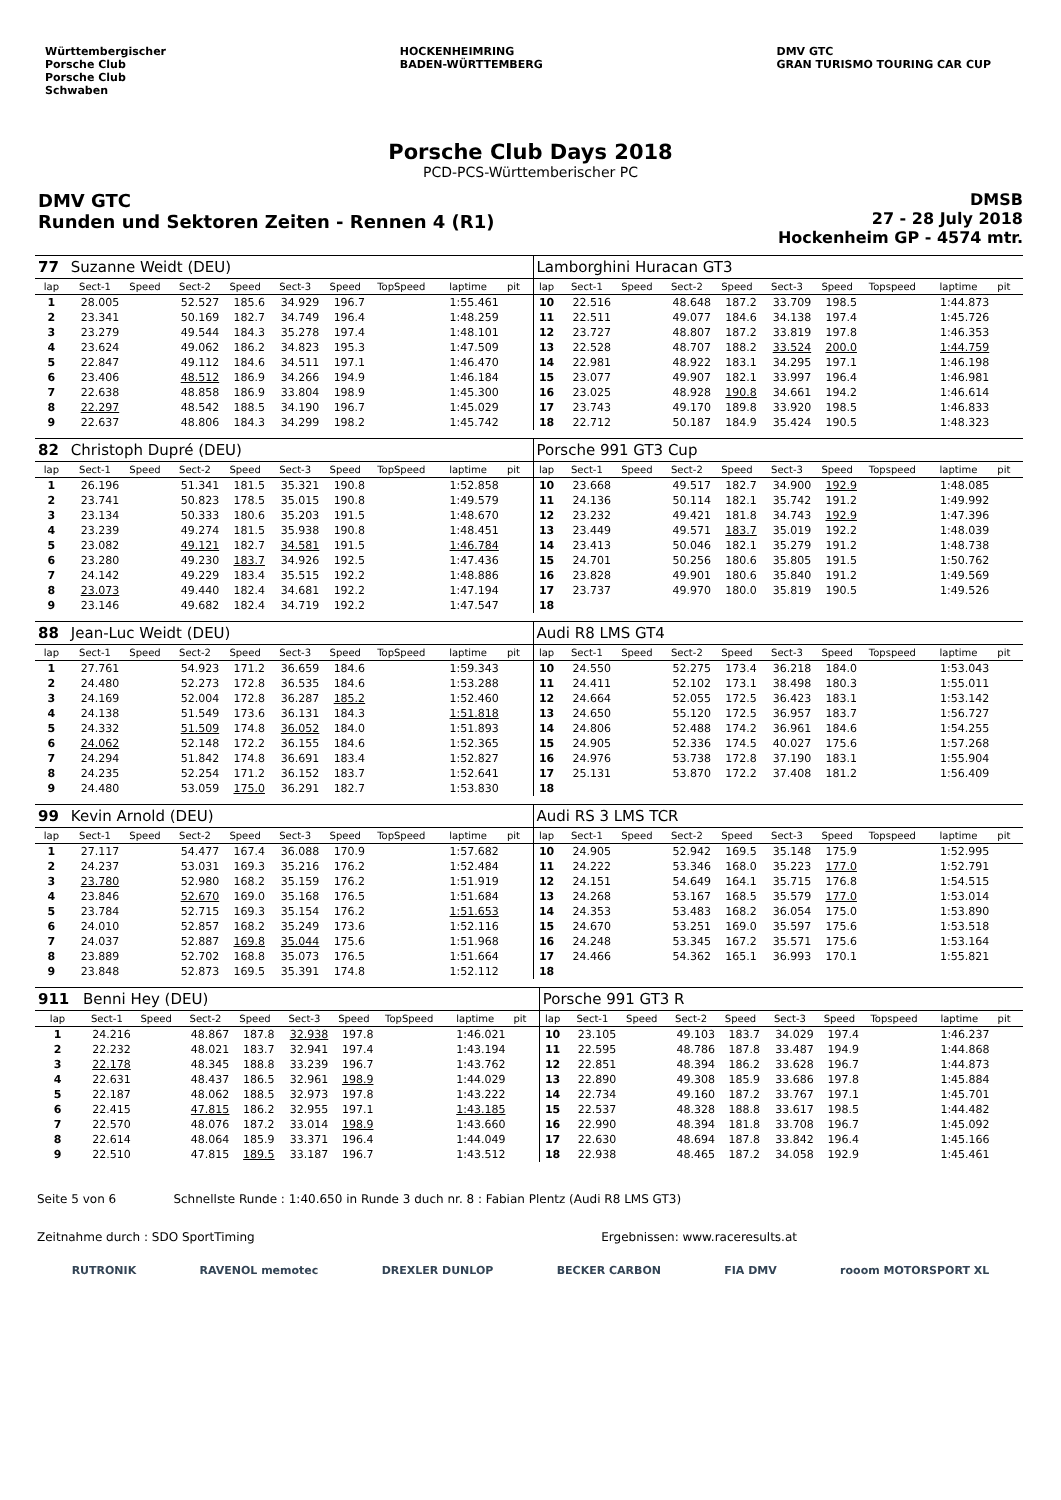Württembergischer
Porsche Club
Porsche Club
Schwaben
HOCKENHEIMRING
BADEN-WÜRTTEMBERG
DMV GTC
GRAN TURISMO TOURING CAR CUP
Porsche Club Days 2018
PCD-PCS-Württemberischer PC
DMV GTC
Runden und Sektoren Zeiten - Rennen 4 (R1)
DMSB
27 - 28 July 2018
Hockenheim GP - 4574 mtr.
| 77 | Suzanne Weidt (DEU) | | | | | | | | | | Lamborghini Huracan GT3 | | | | | | | | | | |
| lap | Sect-1 | Speed | Sect-2 | Speed | Sect-3 | Speed | TopSpeed | laptime | pit | | lap | Sect-1 | Speed | Sect-2 | Speed | Sect-3 | Speed | Topspeed | laptime | pit | |
| 1 | 28.005 | | 52.527 | 185.6 | 34.929 | 196.7 | | 1:55.461 | | | 10 | 22.516 | | 48.648 | 187.2 | 33.709 | 198.5 | | 1:44.873 | | |
| 2 | 23.341 | | 50.169 | 182.7 | 34.749 | 196.4 | | 1:48.259 | | | 11 | 22.511 | | 49.077 | 184.6 | 34.138 | 197.4 | | 1:45.726 | | |
| 3 | 23.279 | | 49.544 | 184.3 | 35.278 | 197.4 | | 1:48.101 | | | 12 | 23.727 | | 48.807 | 187.2 | 33.819 | 197.8 | | 1:46.353 | | |
| 4 | 23.624 | | 49.062 | 186.2 | 34.823 | 195.3 | | 1:47.509 | | | 13 | 22.528 | | 48.707 | 188.2 | 33.524 | 200.0 | | 1:44.759 | | |
| 5 | 22.847 | | 49.112 | 184.6 | 34.511 | 197.1 | | 1:46.470 | | | 14 | 22.981 | | 48.922 | 183.1 | 34.295 | 197.1 | | 1:46.198 | | |
| 6 | 23.406 | | 48.512 | 186.9 | 34.266 | 194.9 | | 1:46.184 | | | 15 | 23.077 | | 49.907 | 182.1 | 33.997 | 196.4 | | 1:46.981 | | |
| 7 | 22.638 | | 48.858 | 186.9 | 33.804 | 198.9 | | 1:45.300 | | | 16 | 23.025 | | 48.928 | 190.8 | 34.661 | 194.2 | | 1:46.614 | | |
| 8 | 22.297 | | 48.542 | 188.5 | 34.190 | 196.7 | | 1:45.029 | | | 17 | 23.743 | | 49.170 | 189.8 | 33.920 | 198.5 | | 1:46.833 | | |
| 9 | 22.637 | | 48.806 | 184.3 | 34.299 | 198.2 | | 1:45.742 | | | 18 | 22.712 | | 50.187 | 184.9 | 35.424 | 190.5 | | 1:48.323 | | |
| 82 | Christoph Dupré (DEU) | | | | | | | | | | Porsche 991 GT3 Cup | | | | | | | | | | |
| lap | Sect-1 | Speed | Sect-2 | Speed | Sect-3 | Speed | TopSpeed | laptime | pit | | lap | Sect-1 | Speed | Sect-2 | Speed | Sect-3 | Speed | Topspeed | laptime | pit | |
| 1 | 26.196 | | 51.341 | 181.5 | 35.321 | 190.8 | | 1:52.858 | | | 10 | 23.668 | | 49.517 | 182.7 | 34.900 | 192.9 | | 1:48.085 | | |
| 2 | 23.741 | | 50.823 | 178.5 | 35.015 | 190.8 | | 1:49.579 | | | 11 | 24.136 | | 50.114 | 182.1 | 35.742 | 191.2 | | 1:49.992 | | |
| 3 | 23.134 | | 50.333 | 180.6 | 35.203 | 191.5 | | 1:48.670 | | | 12 | 23.232 | | 49.421 | 181.8 | 34.743 | 192.9 | | 1:47.396 | | |
| 4 | 23.239 | | 49.274 | 181.5 | 35.938 | 190.8 | | 1:48.451 | | | 13 | 23.449 | | 49.571 | 183.7 | 35.019 | 192.2 | | 1:48.039 | | |
| 5 | 23.082 | | 49.121 | 182.7 | 34.581 | 191.5 | | 1:46.784 | | | 14 | 23.413 | | 50.046 | 182.1 | 35.279 | 191.2 | | 1:48.738 | | |
| 6 | 23.280 | | 49.230 | 183.7 | 34.926 | 192.5 | | 1:47.436 | | | 15 | 24.701 | | 50.256 | 180.6 | 35.805 | 191.5 | | 1:50.762 | | |
| 7 | 24.142 | | 49.229 | 183.4 | 35.515 | 192.2 | | 1:48.886 | | | 16 | 23.828 | | 49.901 | 180.6 | 35.840 | 191.2 | | 1:49.569 | | |
| 8 | 23.073 | | 49.440 | 182.4 | 34.681 | 192.2 | | 1:47.194 | | | 17 | 23.737 | | 49.970 | 180.0 | 35.819 | 190.5 | | 1:49.526 | | |
| 9 | 23.146 | | 49.682 | 182.4 | 34.719 | 192.2 | | 1:47.547 | | | 18 | | | | | | | | | | |
| 88 | Jean-Luc Weidt (DEU) | | | | | | | | | | Audi R8 LMS GT4 | | | | | | | | | | |
| lap | Sect-1 | Speed | Sect-2 | Speed | Sect-3 | Speed | TopSpeed | laptime | pit | | lap | Sect-1 | Speed | Sect-2 | Speed | Sect-3 | Speed | Topspeed | laptime | pit | |
| 1 | 27.761 | | 54.923 | 171.2 | 36.659 | 184.6 | | 1:59.343 | | | 10 | 24.550 | | 52.275 | 173.4 | 36.218 | 184.0 | | 1:53.043 | | |
| 2 | 24.480 | | 52.273 | 172.8 | 36.535 | 184.6 | | 1:53.288 | | | 11 | 24.411 | | 52.102 | 173.1 | 38.498 | 180.3 | | 1:55.011 | | |
| 3 | 24.169 | | 52.004 | 172.8 | 36.287 | 185.2 | | 1:52.460 | | | 12 | 24.664 | | 52.055 | 172.5 | 36.423 | 183.1 | | 1:53.142 | | |
| 4 | 24.138 | | 51.549 | 173.6 | 36.131 | 184.3 | | 1:51.818 | | | 13 | 24.650 | | 55.120 | 172.5 | 36.957 | 183.7 | | 1:56.727 | | |
| 5 | 24.332 | | 51.509 | 174.8 | 36.052 | 184.0 | | 1:51.893 | | | 14 | 24.806 | | 52.488 | 174.2 | 36.961 | 184.6 | | 1:54.255 | | |
| 6 | 24.062 | | 52.148 | 172.2 | 36.155 | 184.6 | | 1:52.365 | | | 15 | 24.905 | | 52.336 | 174.5 | 40.027 | 175.6 | | 1:57.268 | | |
| 7 | 24.294 | | 51.842 | 174.8 | 36.691 | 183.4 | | 1:52.827 | | | 16 | 24.976 | | 53.738 | 172.8 | 37.190 | 183.1 | | 1:55.904 | | |
| 8 | 24.235 | | 52.254 | 171.2 | 36.152 | 183.7 | | 1:52.641 | | | 17 | 25.131 | | 53.870 | 172.2 | 37.408 | 181.2 | | 1:56.409 | | |
| 9 | 24.480 | | 53.059 | 175.0 | 36.291 | 182.7 | | 1:53.830 | | | 18 | | | | | | | | | | |
| 99 | Kevin Arnold (DEU) | | | | | | | | | | Audi RS 3 LMS TCR | | | | | | | | | | |
| lap | Sect-1 | Speed | Sect-2 | Speed | Sect-3 | Speed | TopSpeed | laptime | pit | | lap | Sect-1 | Speed | Sect-2 | Speed | Sect-3 | Speed | Topspeed | laptime | pit | |
| 1 | 27.117 | | 54.477 | 167.4 | 36.088 | 170.9 | | 1:57.682 | | | 10 | 24.905 | | 52.942 | 169.5 | 35.148 | 175.9 | | 1:52.995 | | |
| 2 | 24.237 | | 53.031 | 169.3 | 35.216 | 176.2 | | 1:52.484 | | | 11 | 24.222 | | 53.346 | 168.0 | 35.223 | 177.0 | | 1:52.791 | | |
| 3 | 23.780 | | 52.980 | 168.2 | 35.159 | 176.2 | | 1:51.919 | | | 12 | 24.151 | | 54.649 | 164.1 | 35.715 | 176.8 | | 1:54.515 | | |
| 4 | 23.846 | | 52.670 | 169.0 | 35.168 | 176.5 | | 1:51.684 | | | 13 | 24.268 | | 53.167 | 168.5 | 35.579 | 177.0 | | 1:53.014 | | |
| 5 | 23.784 | | 52.715 | 169.3 | 35.154 | 176.2 | | 1:51.653 | | | 14 | 24.353 | | 53.483 | 168.2 | 36.054 | 175.0 | | 1:53.890 | | |
| 6 | 24.010 | | 52.857 | 168.2 | 35.249 | 173.6 | | 1:52.116 | | | 15 | 24.670 | | 53.251 | 169.0 | 35.597 | 175.6 | | 1:53.518 | | |
| 7 | 24.037 | | 52.887 | 169.8 | 35.044 | 175.6 | | 1:51.968 | | | 16 | 24.248 | | 53.345 | 167.2 | 35.571 | 175.6 | | 1:53.164 | | |
| 8 | 23.889 | | 52.702 | 168.8 | 35.073 | 176.5 | | 1:51.664 | | | 17 | 24.466 | | 54.362 | 165.1 | 36.993 | 170.1 | | 1:55.821 | | |
| 9 | 23.848 | | 52.873 | 169.5 | 35.391 | 174.8 | | 1:52.112 | | | 18 | | | | | | | | | | |
| 911 | Benni Hey (DEU) | | | | | | | | | | Porsche 991 GT3 R | | | | | | | | | | |
| lap | Sect-1 | Speed | Sect-2 | Speed | Sect-3 | Speed | TopSpeed | laptime | pit | | lap | Sect-1 | Speed | Sect-2 | Speed | Sect-3 | Speed | Topspeed | laptime | pit | |
| 1 | 24.216 | | 48.867 | 187.8 | 32.938 | 197.8 | | 1:46.021 | | | 10 | 23.105 | | 49.103 | 183.7 | 34.029 | 197.4 | | 1:46.237 | | |
| 2 | 22.232 | | 48.021 | 183.7 | 32.941 | 197.4 | | 1:43.194 | | | 11 | 22.595 | | 48.786 | 187.8 | 33.487 | 194.9 | | 1:44.868 | | |
| 3 | 22.178 | | 48.345 | 188.8 | 33.239 | 196.7 | | 1:43.762 | | | 12 | 22.851 | | 48.394 | 186.2 | 33.628 | 196.7 | | 1:44.873 | | |
| 4 | 22.631 | | 48.437 | 186.5 | 32.961 | 198.9 | | 1:44.029 | | | 13 | 22.890 | | 49.308 | 185.9 | 33.686 | 197.8 | | 1:45.884 | | |
| 5 | 22.187 | | 48.062 | 188.5 | 32.973 | 197.8 | | 1:43.222 | | | 14 | 22.734 | | 49.160 | 187.2 | 33.767 | 197.1 | | 1:45.701 | | |
| 6 | 22.415 | | 47.815 | 186.2 | 32.955 | 197.1 | | 1:43.185 | | | 15 | 22.537 | | 48.328 | 188.8 | 33.617 | 198.5 | | 1:44.482 | | |
| 7 | 22.570 | | 48.076 | 187.2 | 33.014 | 198.9 | | 1:43.660 | | | 16 | 22.990 | | 48.394 | 181.8 | 33.708 | 196.7 | | 1:45.092 | | |
| 8 | 22.614 | | 48.064 | 185.9 | 33.371 | 196.4 | | 1:44.049 | | | 17 | 22.630 | | 48.694 | 187.8 | 33.842 | 196.4 | | 1:45.166 | | |
| 9 | 22.510 | | 47.815 | 189.5 | 33.187 | 196.7 | | 1:43.512 | | | 18 | 22.938 | | 48.465 | 187.2 | 34.058 | 192.9 | | 1:45.461 | | |
Seite 5 von 6 Schnellste Runde : 1:40.650 in Runde 3 duch nr. 8 : Fabian Plentz (Audi R8 LMS GT3)
Zeitnahme durch : SDO SportTiming Ergebnissen: www.raceresults.at
RUTRONIK RAVENOL memotec DREXLER DUNLOP BECKER CARBON FIA DMV rooom MOTORSPORT XL